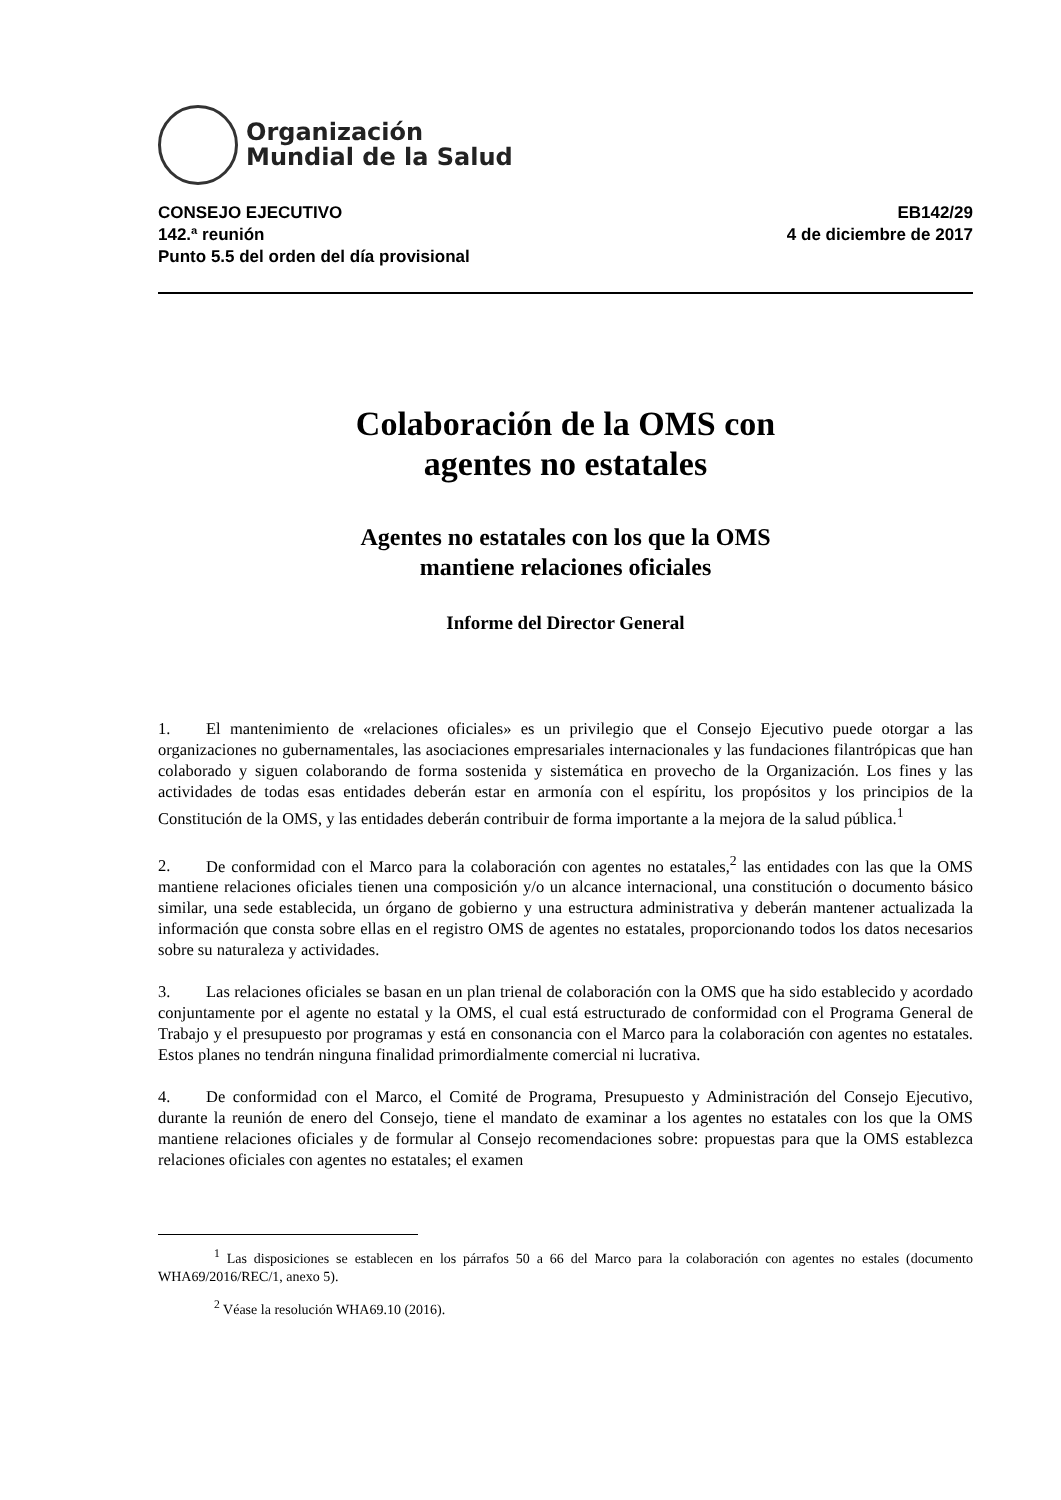Organización
Mundial de la Salud
CONSEJO EJECUTIVO
142.ª reunión
Punto 5.5 del orden del día provisional
EB142/29
4 de diciembre de 2017
Colaboración de la OMS con
agentes no estatales
Agentes no estatales con los que la OMS
mantiene relaciones oficiales
Informe del Director General
1. El mantenimiento de «relaciones oficiales» es un privilegio que el Consejo Ejecutivo puede otorgar a las organizaciones no gubernamentales, las asociaciones empresariales internacionales y las fundaciones filantrópicas que han colaborado y siguen colaborando de forma sostenida y sistemática en provecho de la Organización. Los fines y las actividades de todas esas entidades deberán estar en armonía con el espíritu, los propósitos y los principios de la Constitución de la OMS, y las entidades deberán contribuir de forma importante a la mejora de la salud pública.<sup>1</sup>
2. De conformidad con el Marco para la colaboración con agentes no estatales,<sup>2</sup> las entidades con las que la OMS mantiene relaciones oficiales tienen una composición y/o un alcance internacional, una constitución o documento básico similar, una sede establecida, un órgano de gobierno y una estructura administrativa y deberán mantener actualizada la información que consta sobre ellas en el registro OMS de agentes no estatales, proporcionando todos los datos necesarios sobre su naturaleza y actividades.
3. Las relaciones oficiales se basan en un plan trienal de colaboración con la OMS que ha sido establecido y acordado conjuntamente por el agente no estatal y la OMS, el cual está estructurado de conformidad con el Programa General de Trabajo y el presupuesto por programas y está en consonancia con el Marco para la colaboración con agentes no estatales. Estos planes no tendrán ninguna finalidad primordialmente comercial ni lucrativa.
4. De conformidad con el Marco, el Comité de Programa, Presupuesto y Administración del Consejo Ejecutivo, durante la reunión de enero del Consejo, tiene el mandato de examinar a los agentes no estatales con los que la OMS mantiene relaciones oficiales y de formular al Consejo recomendaciones sobre: propuestas para que la OMS establezca relaciones oficiales con agentes no estatales; el examen
<sup>1</sup> Las disposiciones se establecen en los párrafos 50 a 66 del Marco para la colaboración con agentes no estales (documento WHA69/2016/REC/1, anexo 5).
<sup>2</sup> Véase la resolución WHA69.10 (2016).